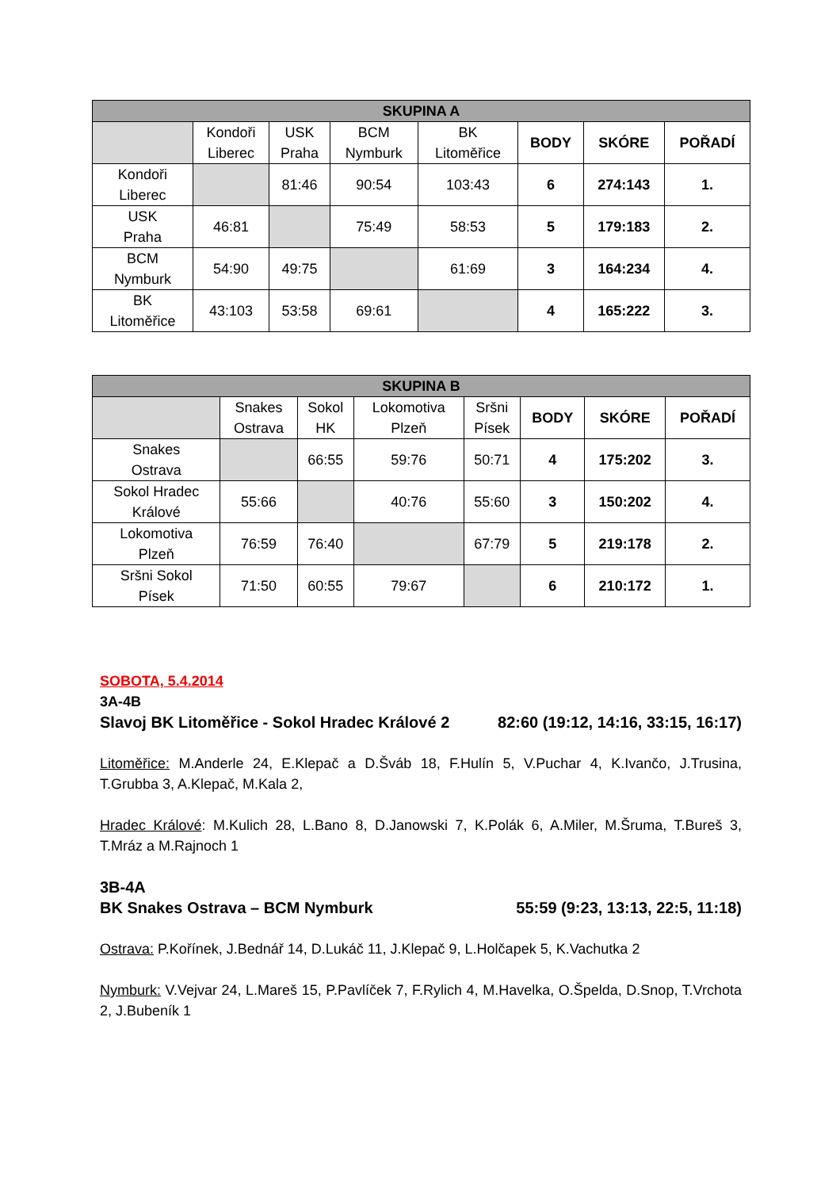| SKUPINA A | | | | | | | |
| --- | --- | --- | --- | --- | --- | --- | --- |
| | Kondoři Liberec | USK Praha | BCM Nymburk | BK Litoměřice | BODY | SKÓRE | POŘADÍ |
| Kondoři Liberec | | 81:46 | 90:54 | 103:43 | 6 | 274:143 | 1. |
| USK Praha | 46:81 | | 75:49 | 58:53 | 5 | 179:183 | 2. |
| BCM Nymburk | 54:90 | 49:75 | | 61:69 | 3 | 164:234 | 4. |
| BK Litoměřice | 43:103 | 53:58 | 69:61 | | 4 | 165:222 | 3. |
| SKUPINA B | | | | | | | |
| --- | --- | --- | --- | --- | --- | --- | --- |
| | Snakes Ostrava | Sokol HK | Lokomotiva Plzeň | Sršni Písek | BODY | SKÓRE | POŘADÍ |
| Snakes Ostrava | | 66:55 | 59:76 | 50:71 | 4 | 175:202 | 3. |
| Sokol Hradec Králové | 55:66 | | 40:76 | 55:60 | 3 | 150:202 | 4. |
| Lokomotiva Plzeň | 76:59 | 76:40 | | 67:79 | 5 | 219:178 | 2. |
| Sršni Sokol Písek | 71:50 | 60:55 | 79:67 | | 6 | 210:172 | 1. |
SOBOTA, 5.4.2014
3A-4B
Slavoj BK Litoměřice - Sokol Hradec Králové 2 82:60 (19:12, 14:16, 33:15, 16:17)
Litoměřice: M.Anderle 24, E.Klepač a D.Šváb 18, F.Hulín 5, V.Puchar 4, K.Ivančo, J.Trusina, T.Grubba 3, A.Klepač, M.Kala 2,
Hradec Králové: M.Kulich 28, L.Bano 8, D.Janowski 7, K.Polák 6, A.Miler, M.Šruma, T.Bureš 3, T.Mráz a M.Rajnoch 1
3B-4A
BK Snakes Ostrava – BCM Nymburk 55:59 (9:23, 13:13, 22:5, 11:18)
Ostrava: P.Kořínek, J.Bednář 14, D.Lukáč 11, J.Klepač 9, L.Holčapek 5, K.Vachutka 2
Nymburk: V.Vejvar 24, L.Mareš 15, P.Pavlíček 7, F.Rylich 4, M.Havelka, O.Špelda, D.Snop, T.Vrchota 2, J.Bubeník 1